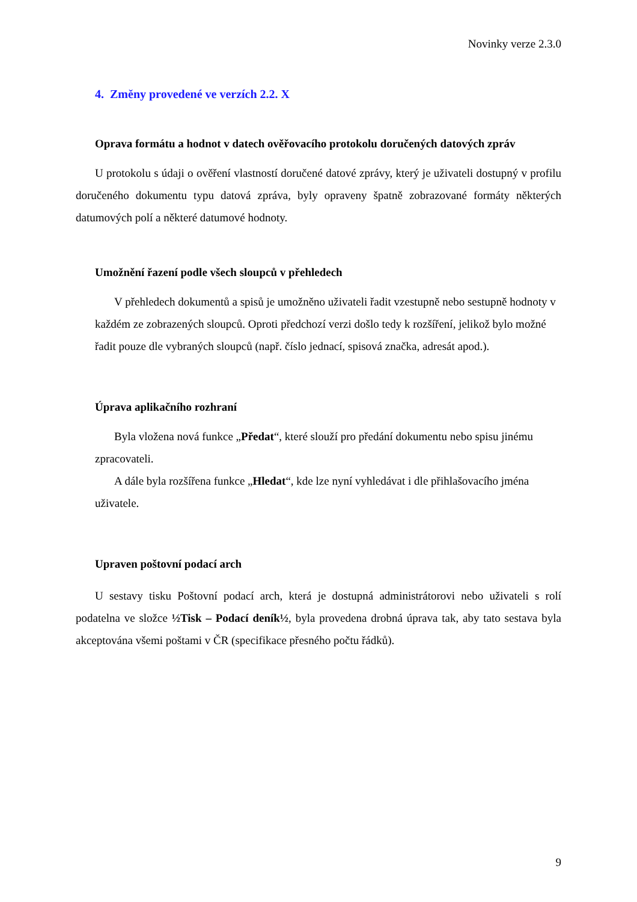Novinky verze 2.3.0
4. Změny provedené ve verzích 2.2. X
Oprava formátu a hodnot v datech ověřovacího protokolu doručených datových zpráv
U protokolu s údaji o ověření vlastností doručené datové zprávy, který je uživateli dostupný v profilu doručeného dokumentu typu datová zpráva, byly opraveny špatně zobrazované formáty některých datumových polí a některé datumové hodnoty.
Umožnění řazení podle všech sloupců v přehledech
V přehledech dokumentů a spisů je umožněno uživateli řadit vzestupně nebo sestupně hodnoty v každém ze zobrazených sloupců. Oproti předchozí verzi došlo tedy k rozšíření, jelikož bylo možné řadit pouze dle vybraných sloupců (např. číslo jednací, spisová značka, adresát apod.).
Úprava aplikačního rozhraní
Byla vložena nová funkce „Předat“, které slouží pro předání dokumentu nebo spisu jinému zpracovateli.
A dále byla rozšířena funkce „Hledat“, kde lze nyní vyhledávat i dle přihlašovacího jména uživatele.
Upraven poštovní podací arch
U sestavy tisku Poštovní podací arch, která je dostupná administrátorovi nebo uživateli s rolí podatelna ve složce ½Tisk – Podací deník½, byla provedena drobná úprava tak, aby tato sestava byla akceptována všemi poštami v ČR (specifikace přesného počtu řádků).
9